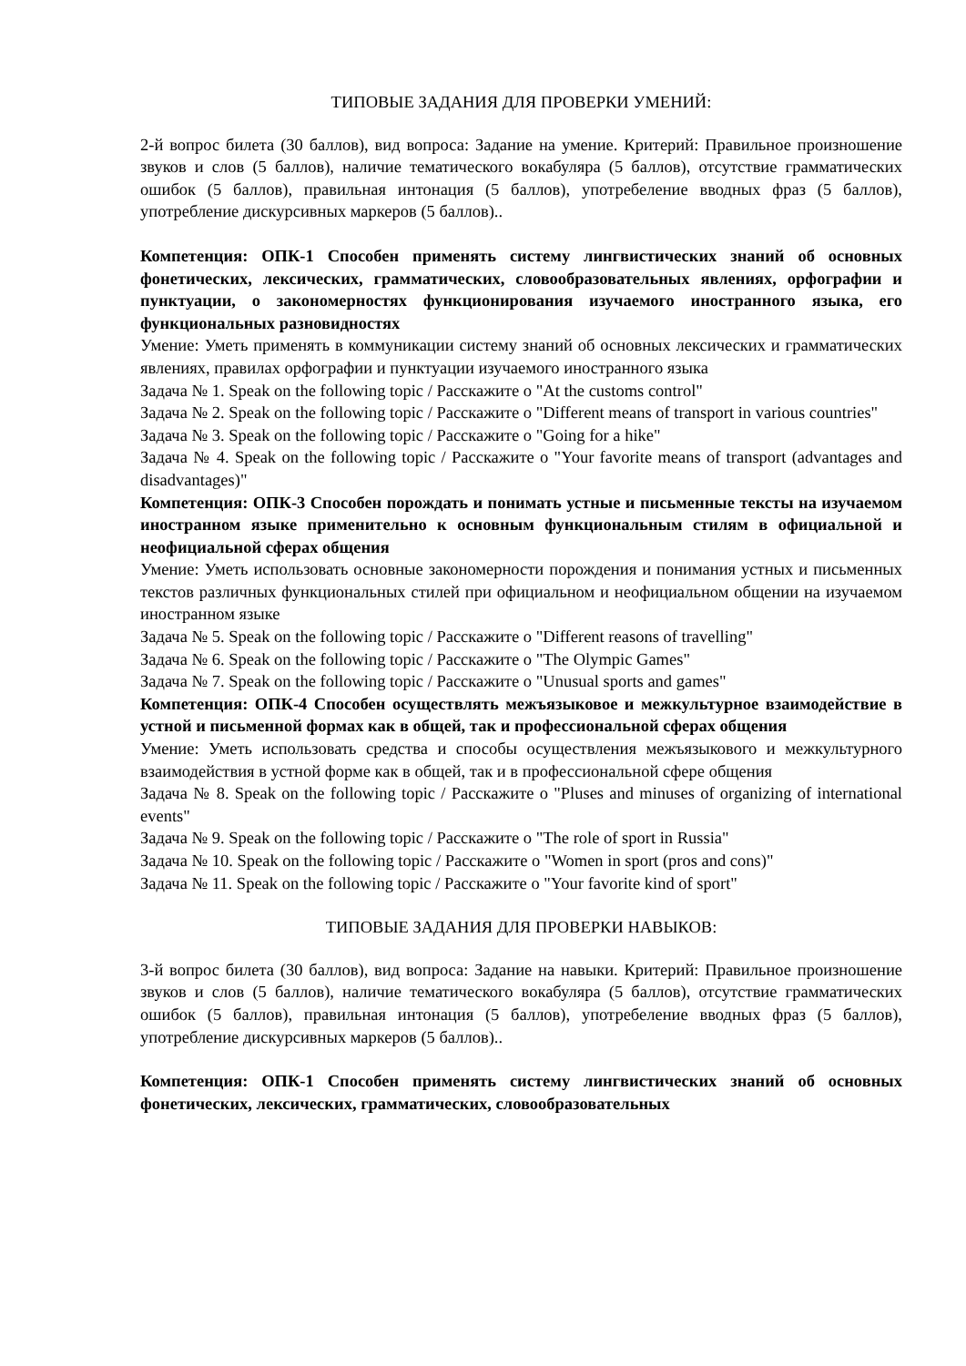ТИПОВЫЕ ЗАДАНИЯ ДЛЯ ПРОВЕРКИ УМЕНИЙ:
2-й вопрос билета (30 баллов), вид вопроса: Задание на умение. Критерий: Правильное произношение звуков и слов (5 баллов), наличие тематического вокабуляра (5 баллов), отсутствие грамматических ошибок (5 баллов), правильная интонация (5 баллов), употребеление вводных фраз (5 баллов), употребление дискурсивных маркеров (5 баллов)..
Компетенция: ОПК-1 Способен применять систему лингвистических знаний об основных фонетических, лексических, грамматических, словообразовательных явлениях, орфографии и пунктуации, о закономерностях функционирования изучаемого иностранного языка, его функциональных разновидностях
Умение: Уметь применять в коммуникации систему знаний об основных лексических и грамматических явлениях, правилах орфографии и пунктуации изучаемого иностранного языка
Задача № 1. Speak on the following topic / Расскажите о "At the customs control"
Задача № 2. Speak on the following topic / Расскажите о "Different means of transport in various countries"
Задача № 3. Speak on the following topic / Расскажите о "Going for a hike"
Задача № 4. Speak on the following topic / Расскажите о "Your favorite means of transport (advantages and disadvantages)"
Компетенция: ОПК-3 Способен порождать и понимать устные и письменные тексты на изучаемом иностранном языке применительно к основным функциональным стилям в официальной и неофициальной сферах общения
Умение: Уметь использовать основные закономерности порождения и понимания устных и письменных текстов различных функциональных стилей при официальном и неофициальном общении на изучаемом иностранном языке
Задача № 5. Speak on the following topic / Расскажите о "Different reasons of travelling"
Задача № 6. Speak on the following topic / Расскажите о "The Olympic Games"
Задача № 7. Speak on the following topic / Расскажите о "Unusual sports and games"
Компетенция: ОПК-4 Способен осуществлять межъязыковое и межкультурное взаимодействие в устной и письменной формах как в общей, так и профессиональной сферах общения
Умение: Уметь использовать средства и способы осуществления межъязыкового и межкультурного взаимодействия в устной форме как в общей, так и в профессиональной сфере общения
Задача № 8. Speak on the following topic / Расскажите о "Pluses and minuses of organizing of international events"
Задача № 9. Speak on the following topic / Расскажите о "The role of sport in Russia"
Задача № 10. Speak on the following topic / Расскажите о "Women in sport (pros and cons)"
Задача № 11. Speak on the following topic / Расскажите о "Your favorite kind of sport"
ТИПОВЫЕ ЗАДАНИЯ ДЛЯ ПРОВЕРКИ НАВЫКОВ:
3-й вопрос билета (30 баллов), вид вопроса: Задание на навыки. Критерий: Правильное произношение звуков и слов (5 баллов), наличие тематического вокабуляра (5 баллов), отсутствие грамматических ошибок (5 баллов), правильная интонация (5 баллов), употребеление вводных фраз (5 баллов), употребление дискурсивных маркеров (5 баллов)..
Компетенция: ОПК-1 Способен применять систему лингвистических знаний об основных фонетических, лексических, грамматических, словообразовательных